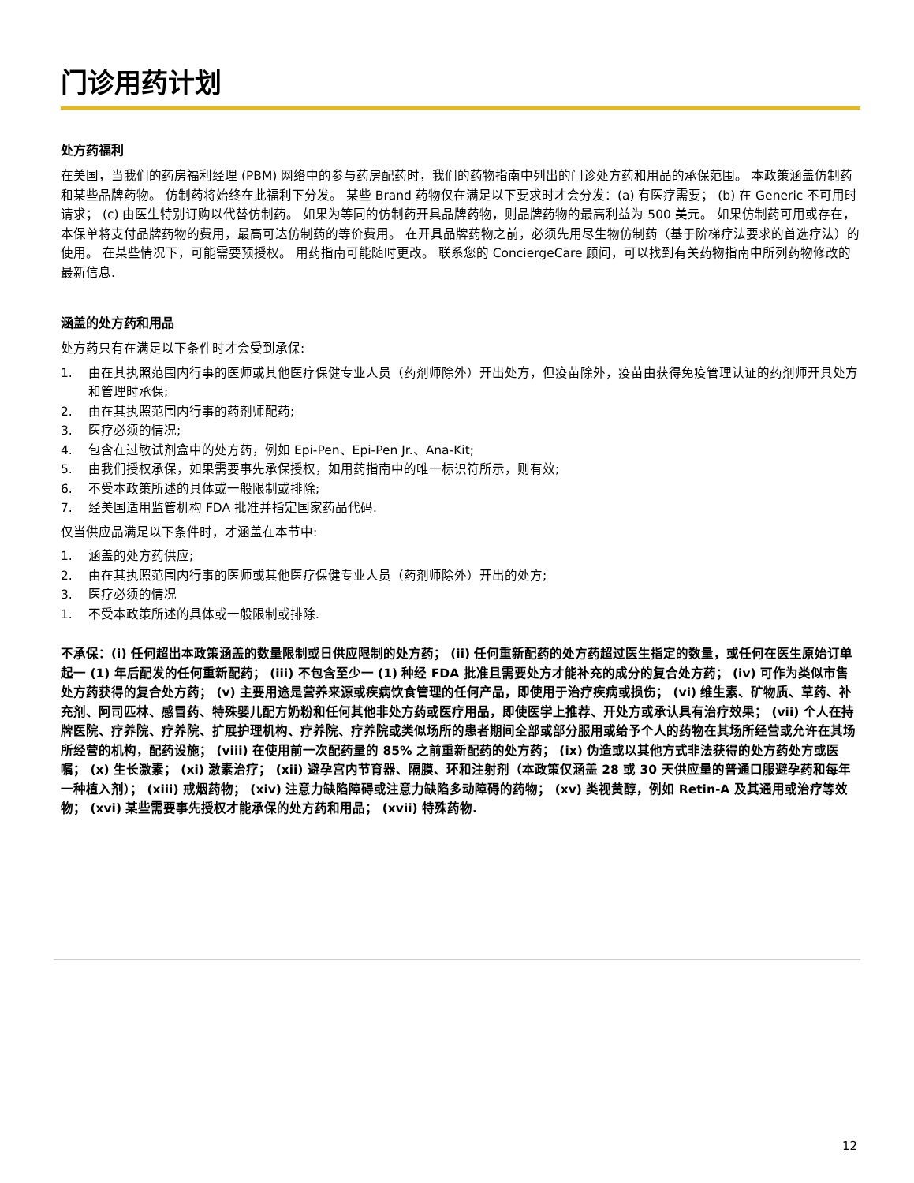门诊用药计划
处方药福利
在美国，当我们的药房福利经理 (PBM) 网络中的参与药房配药时，我们的药物指南中列出的门诊处方药和用品的承保范围。 本政策涵盖仿制药和某些品牌药物。 仿制药将始终在此福利下分发。 某些 Brand 药物仅在满足以下要求时才会分发：(a) 有医疗需要； (b) 在 Generic 不可用时请求； (c) 由医生特别订购以代替仿制药。 如果为等同的仿制药开具品牌药物，则品牌药物的最高利益为 500 美元。 如果仿制药可用或存在，本保单将支付品牌药物的费用，最高可达仿制药的等价费用。 在开具品牌药物之前，必须先用尽生物仿制药（基于阶梯疗法要求的首选疗法）的使用。 在某些情况下，可能需要预授权。 用药指南可能随时更改。 联系您的 ConciergeCare 顾问，可以找到有关药物指南中所列药物修改的最新信息.
涵盖的处方药和用品
处方药只有在满足以下条件时才会受到承保:
1. 由在其执照范围内行事的医师或其他医疗保健专业人员（药剂师除外）开出处方，但疫苗除外，疫苗由获得免疫管理认证的药剂师开具处方和管理时承保;
2. 由在其执照范围内行事的药剂师配药;
3. 医疗必须的情况;
4. 包含在过敏试剂盒中的处方药，例如 Epi-Pen、Epi-Pen Jr.、Ana-Kit;
5. 由我们授权承保，如果需要事先承保授权，如用药指南中的唯一标识符所示，则有效;
6. 不受本政策所述的具体或一般限制或排除;
7. 经美国适用监管机构 FDA 批准并指定国家药品代码.
仅当供应品满足以下条件时，才涵盖在本节中:
1. 涵盖的处方药供应;
2. 由在其执照范围内行事的医师或其他医疗保健专业人员（药剂师除外）开出的处方;
3. 医疗必须的情况
1. 不受本政策所述的具体或一般限制或排除.
不承保：(i) 任何超出本政策涵盖的数量限制或日供应限制的处方药； (ii) 任何重新配药的处方药超过医生指定的数量，或任何在医生原始订单起一 (1) 年后配发的任何重新配药； (iii) 不包含至少一 (1) 种经 FDA 批准且需要处方才能补充的成分的复合处方药； (iv) 可作为类似市售处方药获得的复合处方药； (v) 主要用途是营养来源或疾病饮食管理的任何产品，即使用于治疗疾病或损伤； (vi) 维生素、矿物质、草药、补充剂、阿司匹林、感冒药、特殊婴儿配方奶粉和任何其他非处方药或医疗用品，即使医学上推荐、开处方或承认具有治疗效果； (vii) 个人在持牌医院、疗养院、疗养院、扩展护理机构、疗养院、疗养院或类似场所的患者期间全部或部分服用或给予个人的药物在其场所经营或允许在其场所经营的机构，配药设施； (viii) 在使用前一次配药量的 85% 之前重新配药的处方药； (ix) 伪造或以其他方式非法获得的处方药处方或医嘱； (x) 生长激素； (xi) 激素治疗； (xii) 避孕宫内节育器、隔膜、环和注射剂（本政策仅涵盖 28 或 30 天供应量的普通口服避孕药和每年一种植入剂）； (xiii) 戒烟药物； (xiv) 注意力缺陷障碍或注意力缺陷多动障碍的药物； (xv) 类视黄醇，例如 Retin-A 及其通用或治疗等效物； (xvi) 某些需要事先授权才能承保的处方药和用品； (xvii) 特殊药物.
12